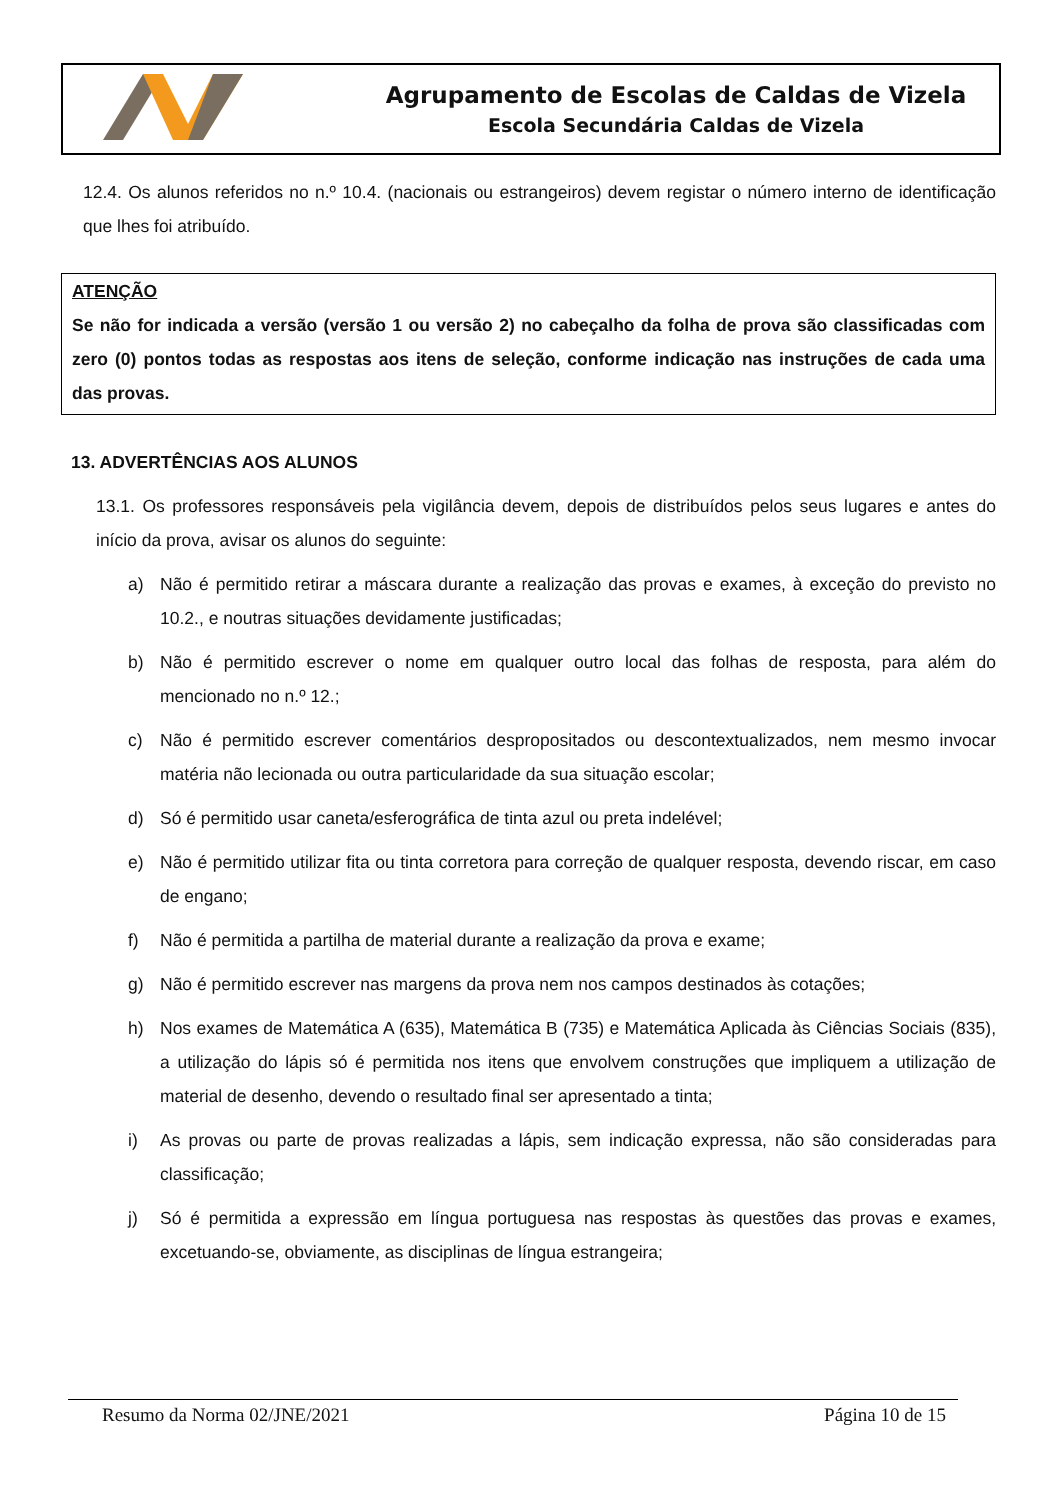Agrupamento de Escolas de Caldas de Vizela
Escola Secundária Caldas de Vizela
12.4. Os alunos referidos no n.º 10.4. (nacionais ou estrangeiros) devem registar o número interno de identificação que lhes foi atribuído.
ATENÇÃO
Se não for indicada a versão (versão 1 ou versão 2) no cabeçalho da folha de prova são classificadas com zero (0) pontos todas as respostas aos itens de seleção, conforme indicação nas instruções de cada uma das provas.
13. ADVERTÊNCIAS AOS ALUNOS
13.1. Os professores responsáveis pela vigilância devem, depois de distribuídos pelos seus lugares e antes do início da prova, avisar os alunos do seguinte:
a) Não é permitido retirar a máscara durante a realização das provas e exames, à exceção do previsto no 10.2., e noutras situações devidamente justificadas;
b) Não é permitido escrever o nome em qualquer outro local das folhas de resposta, para além do mencionado no n.º 12.;
c) Não é permitido escrever comentários despropositados ou descontextualizados, nem mesmo invocar matéria não lecionada ou outra particularidade da sua situação escolar;
d) Só é permitido usar caneta/esferográfica de tinta azul ou preta indelével;
e) Não é permitido utilizar fita ou tinta corretora para correção de qualquer resposta, devendo riscar, em caso de engano;
f) Não é permitida a partilha de material durante a realização da prova e exame;
g) Não é permitido escrever nas margens da prova nem nos campos destinados às cotações;
h) Nos exames de Matemática A (635), Matemática B (735) e Matemática Aplicada às Ciências Sociais (835), a utilização do lápis só é permitida nos itens que envolvem construções que impliquem a utilização de material de desenho, devendo o resultado final ser apresentado a tinta;
i) As provas ou parte de provas realizadas a lápis, sem indicação expressa, não são consideradas para classificação;
j) Só é permitida a expressão em língua portuguesa nas respostas às questões das provas e exames, excetuando-se, obviamente, as disciplinas de língua estrangeira;
Resumo da Norma 02/JNE/2021 Página 10 de 15